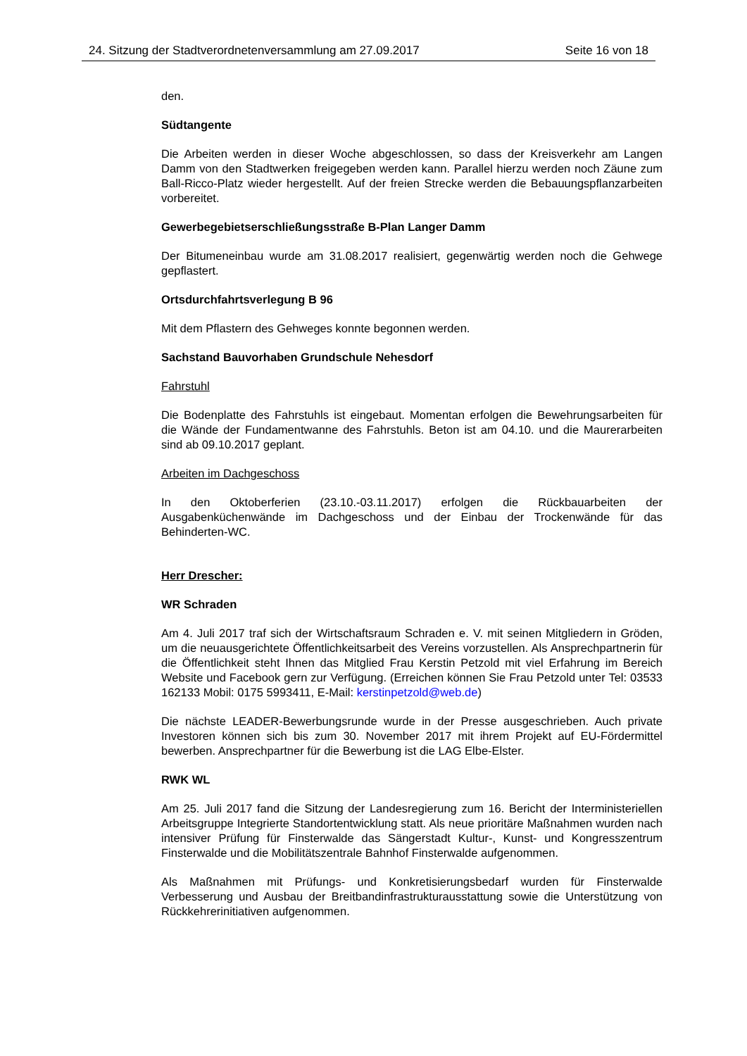24. Sitzung der Stadtverordnetenversammlung am 27.09.2017 Seite 16 von 18
den.
Südtangente
Die Arbeiten werden in dieser Woche abgeschlossen, so dass der Kreisverkehr am Langen Damm von den Stadtwerken freigegeben werden kann. Parallel hierzu werden noch Zäune zum Ball-Ricco-Platz wieder hergestellt. Auf der freien Strecke werden die Bebauungspflanzarbeiten vorbereitet.
Gewerbegebietserschließungsstraße B-Plan Langer Damm
Der Bitumeneinbau wurde am 31.08.2017 realisiert, gegenwärtig werden noch die Gehwege gepflastert.
Ortsdurchfahrtsverlegung B 96
Mit dem Pflastern des Gehweges konnte begonnen werden.
Sachstand Bauvorhaben Grundschule Nehesdorf
Fahrstuhl
Die Bodenplatte des Fahrstuhls ist eingebaut. Momentan erfolgen die Bewehrungsarbeiten für die Wände der Fundamentwanne des Fahrstuhls. Beton ist am 04.10. und die Maurerarbeiten sind ab 09.10.2017 geplant.
Arbeiten im Dachgeschoss
In den Oktoberferien (23.10.-03.11.2017) erfolgen die Rückbauarbeiten der Ausgabenküchenwände im Dachgeschoss und der Einbau der Trockenwände für das Behinderten-WC.
Herr Drescher:
WR Schraden
Am 4. Juli 2017 traf sich der Wirtschaftsraum Schraden e. V. mit seinen Mitgliedern in Gröden, um die neuausgerichtete Öffentlichkeitsarbeit des Vereins vorzustellen. Als Ansprechpartnerin für die Öffentlichkeit steht Ihnen das Mitglied Frau Kerstin Petzold mit viel Erfahrung im Bereich Website und Facebook gern zur Verfügung. (Erreichen können Sie Frau Petzold unter Tel: 03533 162133 Mobil: 0175 5993411, E-Mail: kerstinpetzold@web.de)
Die nächste LEADER-Bewerbungsrunde wurde in der Presse ausgeschrieben. Auch private Investoren können sich bis zum 30. November 2017 mit ihrem Projekt auf EU-Fördermittel bewerben. Ansprechpartner für die Bewerbung ist die LAG Elbe-Elster.
RWK WL
Am 25. Juli 2017 fand die Sitzung der Landesregierung zum 16. Bericht der Interministeriellen Arbeitsgruppe Integrierte Standortentwicklung statt. Als neue prioritäre Maßnahmen wurden nach intensiver Prüfung für Finsterwalde das Sängerstadt Kultur-, Kunst- und Kongresszentrum Finsterwalde und die Mobilitätszentrale Bahnhof Finsterwalde aufgenommen.
Als Maßnahmen mit Prüfungs- und Konkretisierungsbedarf wurden für Finsterwalde Verbesserung und Ausbau der Breitbandinfrastrukturausstattung sowie die Unterstützung von Rückkehrerinitiativen aufgenommen.